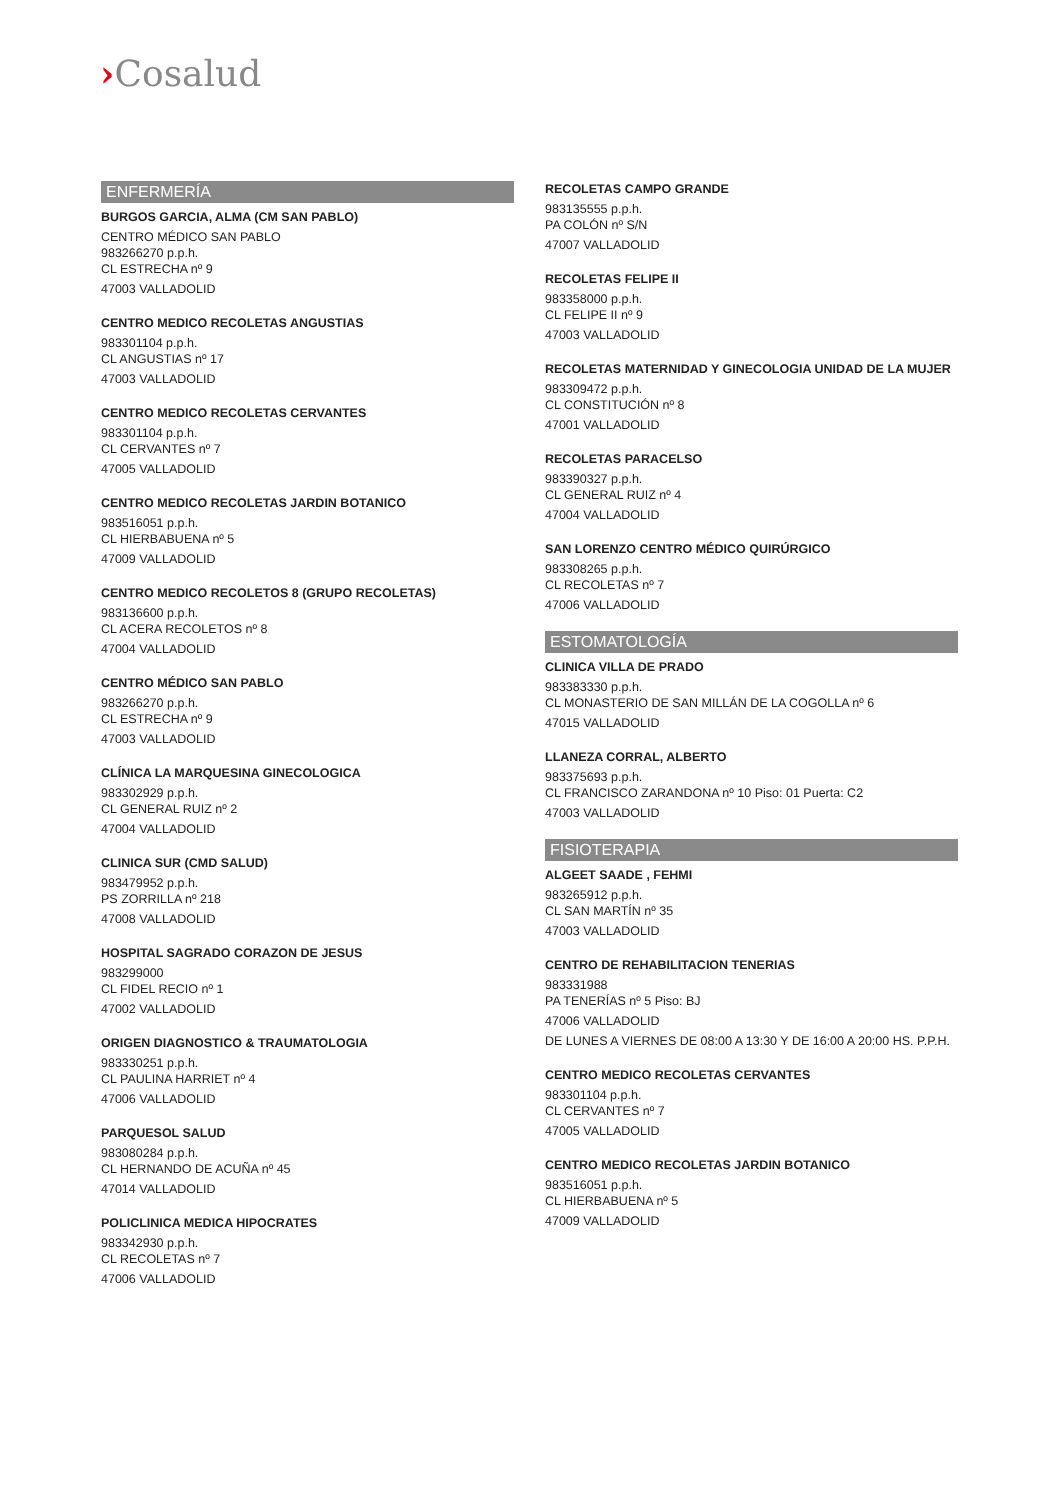›Cosalud
ENFERMERÍA
BURGOS GARCIA, ALMA (CM SAN PABLO)
CENTRO MÉDICO SAN PABLO
983266270 p.p.h.
CL ESTRECHA nº 9
47003 VALLADOLID
CENTRO MEDICO RECOLETAS ANGUSTIAS
983301104 p.p.h.
CL ANGUSTIAS nº 17
47003 VALLADOLID
CENTRO MEDICO RECOLETAS CERVANTES
983301104 p.p.h.
CL CERVANTES nº 7
47005 VALLADOLID
CENTRO MEDICO RECOLETAS JARDIN BOTANICO
983516051 p.p.h.
CL HIERBABUENA nº 5
47009 VALLADOLID
CENTRO MEDICO RECOLETOS 8 (GRUPO RECOLETAS)
983136600 p.p.h.
CL ACERA RECOLETOS nº 8
47004 VALLADOLID
CENTRO MÉDICO SAN PABLO
983266270 p.p.h.
CL ESTRECHA nº 9
47003 VALLADOLID
CLÍNICA LA MARQUESINA GINECOLOGICA
983302929 p.p.h.
CL GENERAL RUIZ nº 2
47004 VALLADOLID
CLINICA SUR (CMD SALUD)
983479952 p.p.h.
PS ZORRILLA nº 218
47008 VALLADOLID
HOSPITAL SAGRADO CORAZON DE JESUS
983299000
CL FIDEL RECIO nº 1
47002 VALLADOLID
ORIGEN DIAGNOSTICO & TRAUMATOLOGIA
983330251 p.p.h.
CL PAULINA HARRIET nº 4
47006 VALLADOLID
PARQUESOL SALUD
983080284 p.p.h.
CL HERNANDO DE ACUÑA nº 45
47014 VALLADOLID
POLICLINICA MEDICA HIPOCRATES
983342930 p.p.h.
CL RECOLETAS nº 7
47006 VALLADOLID
RECOLETAS CAMPO GRANDE
983135555 p.p.h.
PA COLÓN nº S/N
47007 VALLADOLID
RECOLETAS FELIPE II
983358000 p.p.h.
CL FELIPE II nº 9
47003 VALLADOLID
RECOLETAS MATERNIDAD Y GINECOLOGIA UNIDAD DE LA MUJER
983309472 p.p.h.
CL CONSTITUCIÓN nº 8
47001 VALLADOLID
RECOLETAS PARACELSO
983390327 p.p.h.
CL GENERAL RUIZ nº 4
47004 VALLADOLID
SAN LORENZO CENTRO MÉDICO QUIRÚRGICO
983308265 p.p.h.
CL RECOLETAS nº 7
47006 VALLADOLID
ESTOMATOLOGÍA
CLINICA VILLA DE PRADO
983383330 p.p.h.
CL MONASTERIO DE SAN MILLÁN DE LA COGOLLA nº 6
47015 VALLADOLID
LLANEZA CORRAL, ALBERTO
983375693 p.p.h.
CL FRANCISCO ZARANDONA nº 10 Piso: 01 Puerta: C2
47003 VALLADOLID
FISIOTERAPIA
ALGEET SAADE , FEHMI
983265912 p.p.h.
CL SAN MARTÍN nº 35
47003 VALLADOLID
CENTRO DE REHABILITACION TENERIAS
983331988
PA TENERÍAS nº 5 Piso: BJ
47006 VALLADOLID
DE LUNES A VIERNES DE 08:00 A 13:30 Y DE 16:00 A 20:00 HS. P.P.H.
CENTRO MEDICO RECOLETAS CERVANTES
983301104 p.p.h.
CL CERVANTES nº 7
47005 VALLADOLID
CENTRO MEDICO RECOLETAS JARDIN BOTANICO
983516051 p.p.h.
CL HIERBABUENA nº 5
47009 VALLADOLID